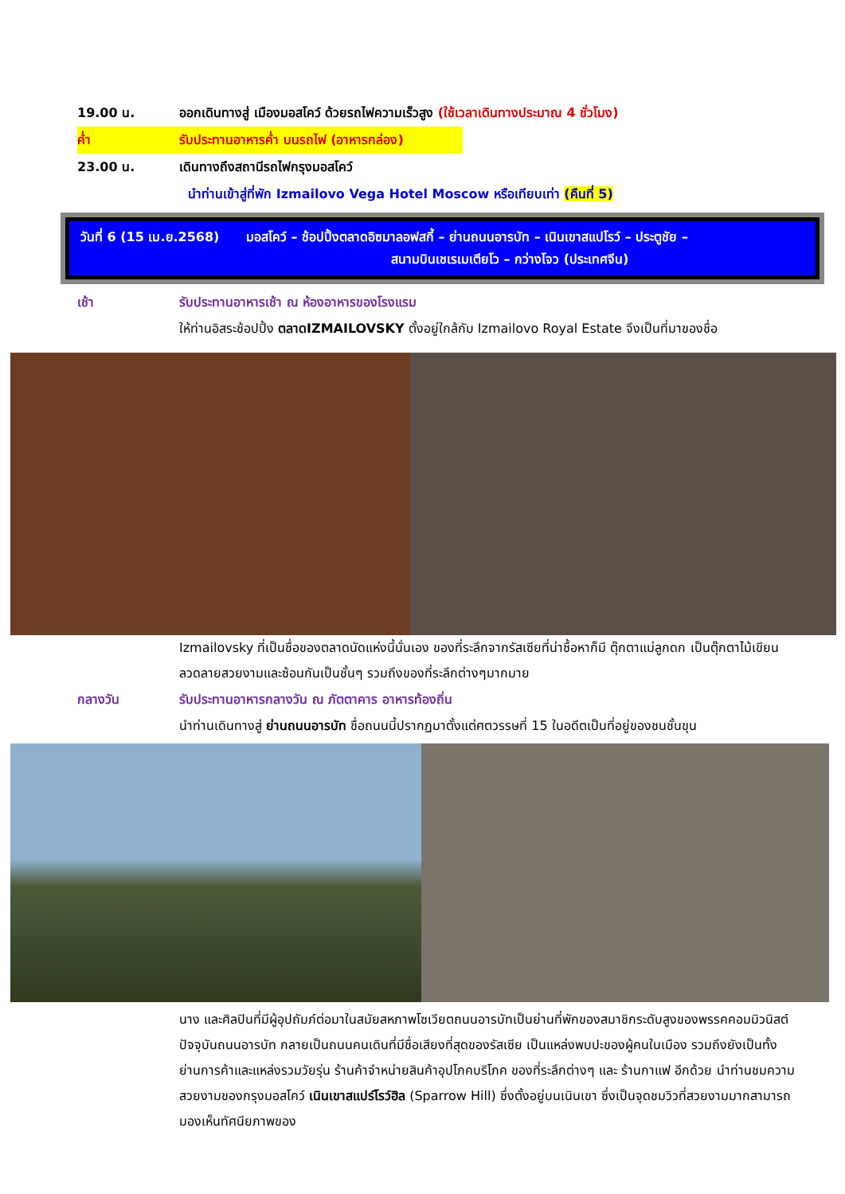19.00 น. ออกเดินทางสู่ เมืองมอสโคว์ ด้วยรถไฟความเร็วสูง (ใช้เวลาเดินทางประมาณ 4 ชั่วโมง)
ค่ำ รับประทานอาหารค่ำ บนรถไฟ (อาหารกล่อง)
23.00 น. เดินทางถึงสถานีรถไฟกรุงมอสโคว์
นำท่านเข้าสู่ที่พัก Izmailovo Vega Hotel Moscow หรือเทียบเท่า (คืนที่ 5)
วันที่ 6 (15 เม.ย.2568) มอสโคว์ – ช้อปปิ้งตลาดอิซมาลอฟสกี้ – ย่านถนนอารบัท – เนินเขาสแปโรว์ – ประตูชัย –
สนามบินเชเรเมเตียโว – กว่างโจว (ประเทศจีน)
เช้า รับประทานอาหารเช้า ณ ห้องอาหารของโรงแรม
ให้ท่านอิสระช้อปปิ้ง ตลาดIZMAILOVSKY ตั้งอยู่ใกล้กับ Izmailovo Royal Estate จึงเป็นที่มาของชื่อ
Izmailovsky ที่เป็นชื่อของตลาดนัดแห่งนี้นั่นเอง ของที่ระลึกจากรัสเซียที่น่าซื้อหาก็มี ตุ๊กตาแม่ลูกดก เป็นตุ๊กตาไม้เขียนลวดลายสวยงามและซ้อนกันเป็นชั้นๆ รวมถึงของที่ระลึกต่างๆมากมาย
กลางวัน รับประทานอาหารกลางวัน ณ ภัตตาคาร อาหารท้องถิ่น
นำท่านเดินทางสู่ ย่านถนนอารบัท ชื่อถนนนี้ปรากฏมาตั้งแต่ศตวรรษที่ 15 ในอดีตเป็นที่อยู่ของชนชั้นขุน
นาง และศิลปินที่มีผู้อุปถัมภ์ต่อมาในสมัยสหภาพโซเวียตถนนอารบัทเป็นย่านที่พักของสมาชิกระดับสูงของพรรคคอมมิวนิสต์ ปัจจุบันถนนอารบัท กลายเป็นถนนคนเดินที่มีชื่อเสียงที่สุดของรัสเซีย เป็นแหล่งพบปะของผู้คนในเมือง รวมถึงยังเป็นทั้งย่านการค้าและแหล่งรวมวัยรุ่น ร้านค้าจำหน่ายสินค้าอุปโภคบริโภค ของที่ระลึกต่างๆ และ ร้านกาแฟ อีกด้วย นำท่านชมความสวยงามของกรุงมอสโคว์ เนินเขาสแปร์โรว์ฮิล (Sparrow Hill) ซึ่งตั้งอยู่บนเนินเขา ซึ่งเป็นจุดชมวิวที่สวยงามมากสามารถมองเห็นทัศนียภาพของ